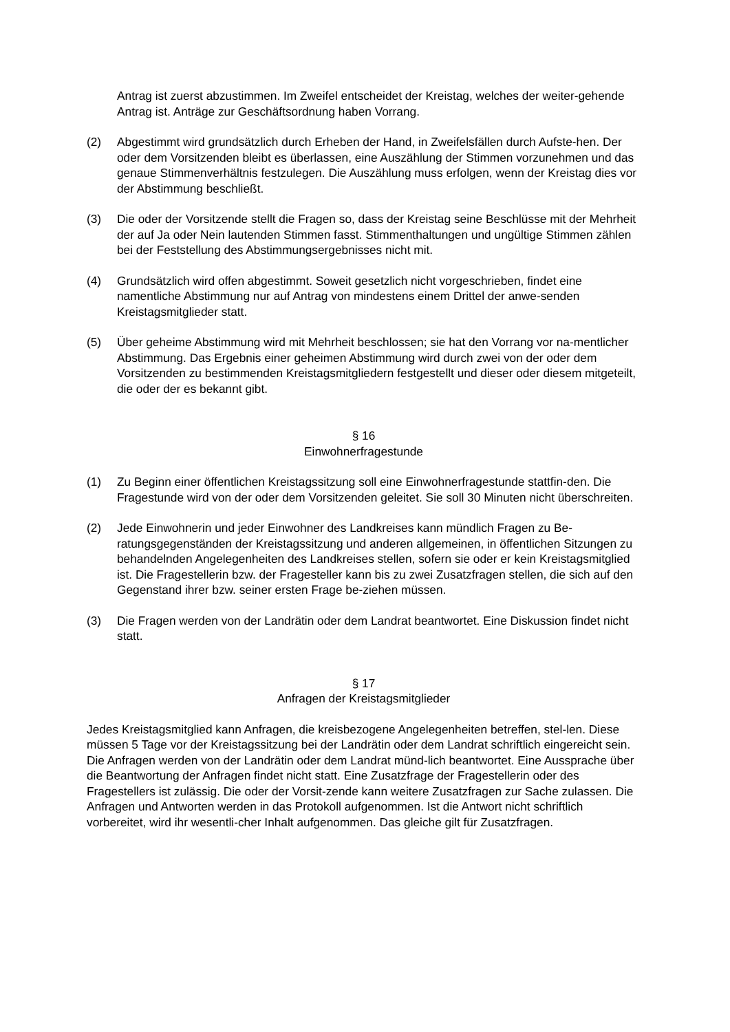Antrag ist zuerst abzustimmen. Im Zweifel entscheidet der Kreistag, welches der weiter-gehende Antrag ist. Anträge zur Geschäftsordnung haben Vorrang.
(2) Abgestimmt wird grundsätzlich durch Erheben der Hand, in Zweifelsfällen durch Aufste-hen. Der oder dem Vorsitzenden bleibt es überlassen, eine Auszählung der Stimmen vorzunehmen und das genaue Stimmenverhältnis festzulegen. Die Auszählung muss erfolgen, wenn der Kreistag dies vor der Abstimmung beschließt.
(3) Die oder der Vorsitzende stellt die Fragen so, dass der Kreistag seine Beschlüsse mit der Mehrheit der auf Ja oder Nein lautenden Stimmen fasst. Stimmenthaltungen und ungültige Stimmen zählen bei der Feststellung des Abstimmungsergebnisses nicht mit.
(4) Grundsätzlich wird offen abgestimmt. Soweit gesetzlich nicht vorgeschrieben, findet eine namentliche Abstimmung nur auf Antrag von mindestens einem Drittel der anwe-senden Kreistagsmitglieder statt.
(5) Über geheime Abstimmung wird mit Mehrheit beschlossen; sie hat den Vorrang vor na-mentlicher Abstimmung. Das Ergebnis einer geheimen Abstimmung wird durch zwei von der oder dem Vorsitzenden zu bestimmenden Kreistagsmitgliedern festgestellt und dieser oder diesem mitgeteilt, die oder der es bekannt gibt.
§ 16
Einwohnerfragestunde
(1) Zu Beginn einer öffentlichen Kreistagssitzung soll eine Einwohnerfragestunde stattfin-den. Die Fragestunde wird von der oder dem Vorsitzenden geleitet. Sie soll 30 Minuten nicht überschreiten.
(2) Jede Einwohnerin und jeder Einwohner des Landkreises kann mündlich Fragen zu Be-ratungsgegenständen der Kreistagssitzung und anderen allgemeinen, in öffentlichen Sitzungen zu behandelnden Angelegenheiten des Landkreises stellen, sofern sie oder er kein Kreistagsmitglied ist. Die Fragestellerin bzw. der Fragesteller kann bis zu zwei Zusatzfragen stellen, die sich auf den Gegenstand ihrer bzw. seiner ersten Frage be-ziehen müssen.
(3) Die Fragen werden von der Landrätin oder dem Landrat beantwortet. Eine Diskussion findet nicht statt.
§ 17
Anfragen der Kreistagsmitglieder
Jedes Kreistagsmitglied kann Anfragen, die kreisbezogene Angelegenheiten betreffen, stel-len. Diese müssen 5 Tage vor der Kreistagssitzung bei der Landrätin oder dem Landrat schriftlich eingereicht sein. Die Anfragen werden von der Landrätin oder dem Landrat münd-lich beantwortet. Eine Aussprache über die Beantwortung der Anfragen findet nicht statt. Eine Zusatzfrage der Fragestellerin oder des Fragestellers ist zulässig. Die oder der Vorsit-zende kann weitere Zusatzfragen zur Sache zulassen. Die Anfragen und Antworten werden in das Protokoll aufgenommen. Ist die Antwort nicht schriftlich vorbereitet, wird ihr wesentli-cher Inhalt aufgenommen. Das gleiche gilt für Zusatzfragen.